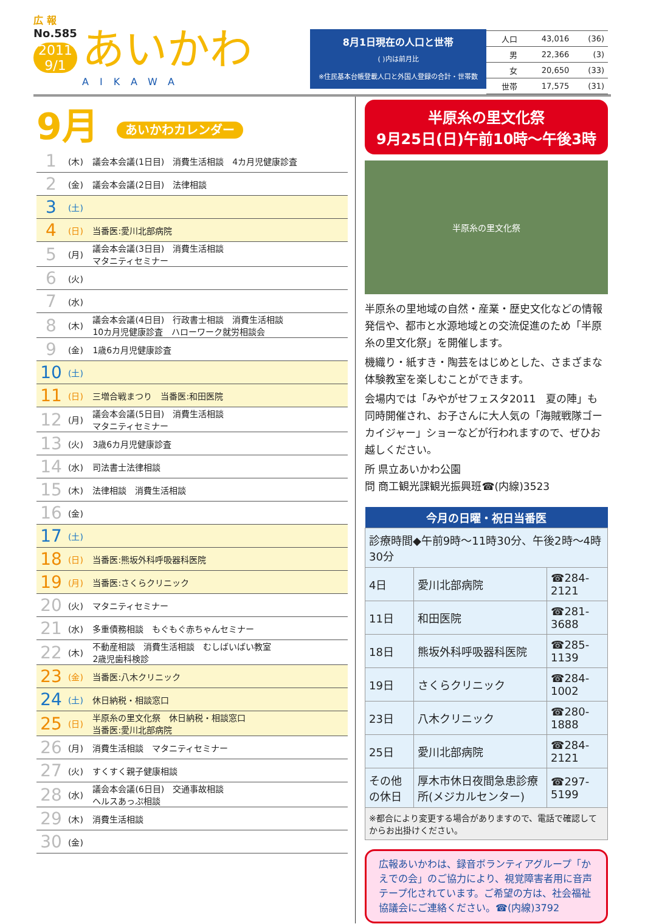広 報
No.585
2011
9/1
あいかわ
AIKAWA
8月1日現在の人口と世帯
( )内は前月比
※住民基本台帳登載人口と外国人登録の合計・世帯数
| 人口 | 43,016 | (36) |
| 男 | 22,366 | (3) |
| 女 | 20,650 | (33) |
| 世帯 | 17,575 | (31) |
9月 あいかわカレンダー
| 1 | (木) | 議会本会議(1日目) 消費生活相談 4カ月児健康診査 |
| 2 | (金) | 議会本会議(2日目) 法律相談 |
| 3 | (土) | |
| 4 | (日) | 当番医:愛川北部病院 |
| 5 | (月) | 議会本会議(3日目) 消費生活相談 マタニティセミナー |
| 6 | (火) | |
| 7 | (水) | |
| 8 | (木) | 議会本会議(4日目) 行政書士相談 消費生活相談 10カ月児健康診査 ハローワーク就労相談会 |
| 9 | (金) | 1歳6カ月児健康診査 |
| 10 | (土) | |
| 11 | (日) | 三増合戦まつり 当番医:和田医院 |
| 12 | (月) | 議会本会議(5日目) 消費生活相談 マタニティセミナー |
| 13 | (火) | 3歳6カ月児健康診査 |
| 14 | (水) | 司法書士法律相談 |
| 15 | (木) | 法律相談 消費生活相談 |
| 16 | (金) | |
| 17 | (土) | |
| 18 | (日) | 当番医:熊坂外科呼吸器科医院 |
| 19 | (月) | 当番医:さくらクリニック |
| 20 | (火) | マタニティセミナー |
| 21 | (水) | 多重債務相談 もぐもぐ赤ちゃんセミナー |
| 22 | (木) | 不動産相談 消費生活相談 むしばいばい教室 2歳児歯科検診 |
| 23 | (金) | 当番医:八木クリニック |
| 24 | (土) | 休日納税・相談窓口 |
| 25 | (日) | 半原糸の里文化祭 休日納税・相談窓口 当番医:愛川北部病院 |
| 26 | (月) | 消費生活相談 マタニティセミナー |
| 27 | (火) | すくすく親子健康相談 |
| 28 | (水) | 議会本会議(6日目) 交通事故相談 ヘルスあっぷ相談 |
| 29 | (木) | 消費生活相談 |
| 30 | (金) | |
半原糸の里文化祭
9月25日(日)午前10時～午後3時
半原糸の里文化祭
半原糸の里地域の自然・産業・歴史文化などの情報発信や、都市と水源地域との交流促進のため「半原糸の里文化祭」を開催します。
機織り・紙すき・陶芸をはじめとした、さまざまな体験教室を楽しむことができます。
会場内では「みやがせフェスタ2011　夏の陣」も同時開催され、お子さんに大人気の「海賊戦隊ゴーカイジャー」ショーなどが行われますので、ぜひお越しください。
所 県立あいかわ公園
問 商工観光課観光振興班☎(内線)3523
| 今月の日曜・祝日当番医 | | |
| --- | --- | --- |
| 診療時間◆午前9時～11時30分、午後2時～4時30分 | | |
| 4日 | 愛川北部病院 | ☎284-2121 |
| 11日 | 和田医院 | ☎281-3688 |
| 18日 | 熊坂外科呼吸器科医院 | ☎285-1139 |
| 19日 | さくらクリニック | ☎284-1002 |
| 23日 | 八木クリニック | ☎280-1888 |
| 25日 | 愛川北部病院 | ☎284-2121 |
| その他の休日 | 厚木市休日夜間急患診療所(メジカルセンター) | ☎297-5199 |
| ※都合により変更する場合がありますので、電話で確認してからお出掛けください。 | | |
広報あいかわは、録音ボランティアグループ「かえでの会」のご協力により、視覚障害者用に音声テープ化されています。ご希望の方は、社会福祉協議会にご連絡ください。☎(内線)3792